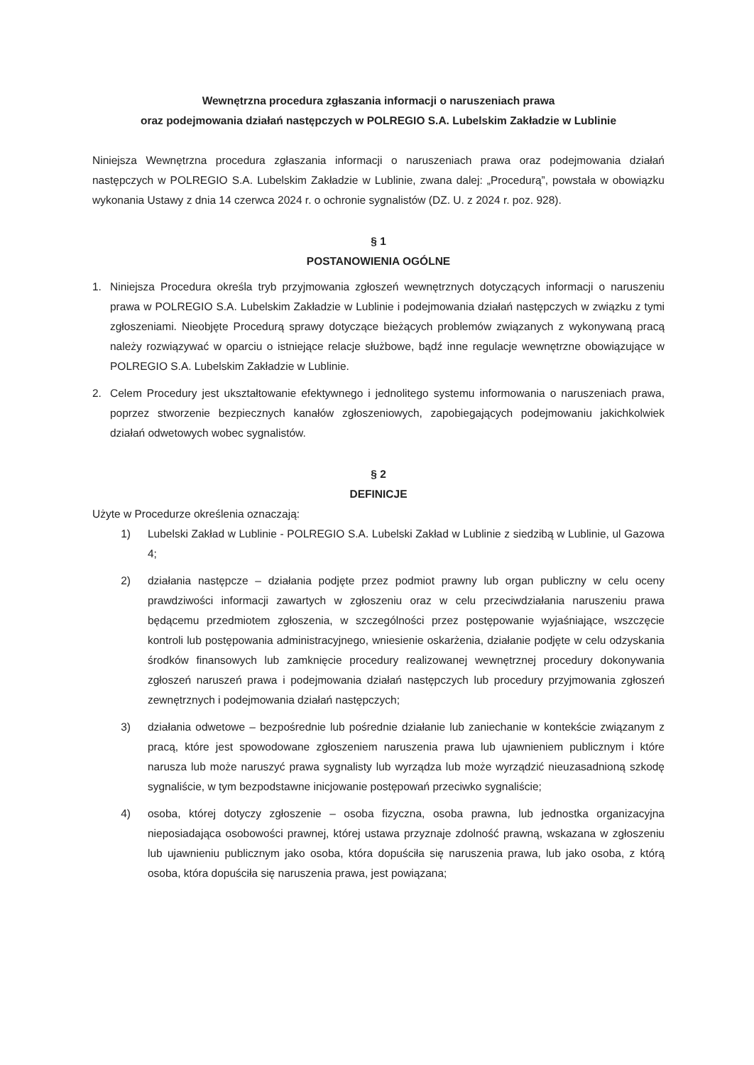Wewnętrzna procedura zgłaszania informacji o naruszeniach prawa
oraz podejmowania działań następczych w POLREGIO S.A. Lubelskim Zakładzie w Lublinie
Niniejsza Wewnętrzna procedura zgłaszania informacji o naruszeniach prawa oraz podejmowania działań następczych w POLREGIO S.A. Lubelskim Zakładzie w Lublinie, zwana dalej: „Procedurą”, powstała w obowiązku wykonania Ustawy z dnia 14 czerwca 2024 r. o ochronie sygnalistów (DZ. U. z 2024 r. poz. 928).
§ 1
POSTANOWIENIA OGÓLNE
1. Niniejsza Procedura określa tryb przyjmowania zgłoszeń wewnętrznych dotyczących informacji o naruszeniu prawa w POLREGIO S.A. Lubelskim Zakładzie w Lublinie i podejmowania działań następczych w związku z tymi zgłoszeniami. Nieobjęte Procedurą sprawy dotyczące bieżących problemów związanych z wykonywaną pracą należy rozwiązywać w oparciu o istniejące relacje służbowe, bądź inne regulacje wewnętrzne obowiązujące w POLREGIO S.A. Lubelskim Zakładzie w Lublinie.
2. Celem Procedury jest ukształtowanie efektywnego i jednolitego systemu informowania o naruszeniach prawa, poprzez stworzenie bezpiecznych kanałów zgłoszeniowych, zapobiegających podejmowaniu jakichkolwiek działań odwetowych wobec sygnalistów.
§ 2
DEFINICJE
Użyte w Procedurze określenia oznaczają:
1) Lubelski Zakład w Lublinie - POLREGIO S.A. Lubelski Zakład w Lublinie z siedzibą w Lublinie, ul Gazowa 4;
2) działania następcze – działania podjęte przez podmiot prawny lub organ publiczny w celu oceny prawdziwości informacji zawartych w zgłoszeniu oraz w celu przeciwdziałania naruszeniu prawa będącemu przedmiotem zgłoszenia, w szczególności przez postępowanie wyjaśniające, wszczęcie kontroli lub postępowania administracyjnego, wniesienie oskarżenia, działanie podjęte w celu odzyskania środków finansowych lub zamknięcie procedury realizowanej wewnętrznej procedury dokonywania zgłoszeń naruszeń prawa i podejmowania działań następczych lub procedury przyjmowania zgłoszeń zewnętrznych i podejmowania działań następczych;
3) działania odwetowe – bezpośrednie lub pośrednie działanie lub zaniechanie w kontekście związanym z pracą, które jest spowodowane zgłoszeniem naruszenia prawa lub ujawnieniem publicznym i które narusza lub może naruszyć prawa sygnalisty lub wyrządza lub może wyrządzić nieuzasadnioną szkodę sygnaliście, w tym bezpodstawne inicjowanie postępowań przeciwko sygnaliście;
4) osoba, której dotyczy zgłoszenie – osoba fizyczna, osoba prawna, lub jednostka organizacyjna nieposiadająca osobowości prawnej, której ustawa przyznaje zdolność prawną, wskazana w zgłoszeniu lub ujawnieniu publicznym jako osoba, która dopuściła się naruszenia prawa, lub jako osoba, z którą osoba, która dopuściła się naruszenia prawa, jest powiązana;